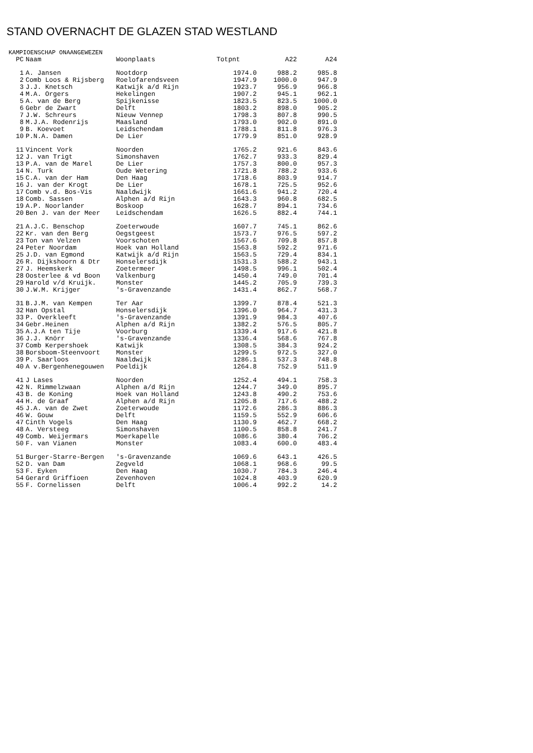STAND OVERNACHT DE GLAZEN STAD WESTLAND
KAMPIOENSCHAP ONAANGEWEZEN
| PC | Naam | Woonplaats | Totpnt | A22 | A24 |
| --- | --- | --- | --- | --- | --- |
| 1 | A. Jansen | Nootdorp | 1974.0 | 988.2 | 985.8 |
| 2 | Comb Loos & Rijsberg | Roelofarendsveen | 1947.9 | 1000.0 | 947.9 |
| 3 | J.J. Knetsch | Katwijk a/d Rijn | 1923.7 | 956.9 | 966.8 |
| 4 | M.A. Orgers | Hekelingen | 1907.2 | 945.1 | 962.1 |
| 5 | A. van de Berg | Spijkenisse | 1823.5 | 823.5 | 1000.0 |
| 6 | Gebr de Zwart | Delft | 1803.2 | 898.0 | 905.2 |
| 7 | J.W. Schreurs | Nieuw Vennep | 1798.3 | 807.8 | 990.5 |
| 8 | M.J.A. Rodenrijs | Maasland | 1793.0 | 902.0 | 891.0 |
| 9 | B. Koevoet | Leidschendam | 1788.1 | 811.8 | 976.3 |
| 10 | P.N.A. Damen | De Lier | 1779.9 | 851.0 | 928.9 |
| 11 | Vincent Vork | Noorden | 1765.2 | 921.6 | 843.6 |
| 12 | J. van Trigt | Simonshaven | 1762.7 | 933.3 | 829.4 |
| 13 | P.A. van de Marel | De Lier | 1757.3 | 800.0 | 957.3 |
| 14 | N. Turk | Oude Wetering | 1721.8 | 788.2 | 933.6 |
| 15 | C.A. van der Ham | Den Haag | 1718.6 | 803.9 | 914.7 |
| 16 | J. van der Krogt | De Lier | 1678.1 | 725.5 | 952.6 |
| 17 | Comb v.d. Bos-Vis | Naaldwijk | 1661.6 | 941.2 | 720.4 |
| 18 | Comb. Sassen | Alphen a/d Rijn | 1643.3 | 960.8 | 682.5 |
| 19 | A.P. Noorlander | Boskoop | 1628.7 | 894.1 | 734.6 |
| 20 | Ben J. van der Meer | Leidschendam | 1626.5 | 882.4 | 744.1 |
| 21 | A.J.C. Benschop | Zoeterwoude | 1607.7 | 745.1 | 862.6 |
| 22 | Kr. van den Berg | Oegstgeest | 1573.7 | 976.5 | 597.2 |
| 23 | Ton van Velzen | Voorschoten | 1567.6 | 709.8 | 857.8 |
| 24 | Peter Noordam | Hoek van Holland | 1563.8 | 592.2 | 971.6 |
| 25 | J.D. van Egmond | Katwijk a/d Rijn | 1563.5 | 729.4 | 834.1 |
| 26 | R. Dijkshoorn & Dtr | Honselersdijk | 1531.3 | 588.2 | 943.1 |
| 27 | J. Heemskerk | Zoetermeer | 1498.5 | 996.1 | 502.4 |
| 28 | Oosterlee & vd Boon | Valkenburg | 1450.4 | 749.0 | 701.4 |
| 29 | Harold v/d Kruijk. | Monster | 1445.2 | 705.9 | 739.3 |
| 30 | J.W.M. Krijger | 's-Gravenzande | 1431.4 | 862.7 | 568.7 |
| 31 | B.J.M. van Kempen | Ter Aar | 1399.7 | 878.4 | 521.3 |
| 32 | Han Opstal | Honselersdijk | 1396.0 | 964.7 | 431.3 |
| 33 | P. Overkleeft | 's-Gravenzande | 1391.9 | 984.3 | 407.6 |
| 34 | Gebr.Heinen | Alphen a/d Rijn | 1382.2 | 576.5 | 805.7 |
| 35 | A.J.A ten Tije | Voorburg | 1339.4 | 917.6 | 421.8 |
| 36 | J.J. Knörr | 's-Gravenzande | 1336.4 | 568.6 | 767.8 |
| 37 | Comb Kerpershoek | Katwijk | 1308.5 | 384.3 | 924.2 |
| 38 | Borsboom-Steenvoort | Monster | 1299.5 | 972.5 | 327.0 |
| 39 | P. Saarloos | Naaldwijk | 1286.1 | 537.3 | 748.8 |
| 40 | A v.Bergenhenegouwen | Poeldijk | 1264.8 | 752.9 | 511.9 |
| 41 | J Lases | Noorden | 1252.4 | 494.1 | 758.3 |
| 42 | N. Rimmelzwaan | Alphen a/d Rijn | 1244.7 | 349.0 | 895.7 |
| 43 | B. de Koning | Hoek van Holland | 1243.8 | 490.2 | 753.6 |
| 44 | H. de Graaf | Alphen a/d Rijn | 1205.8 | 717.6 | 488.2 |
| 45 | J.A. van de Zwet | Zoeterwoude | 1172.6 | 286.3 | 886.3 |
| 46 | W. Gouw | Delft | 1159.5 | 552.9 | 606.6 |
| 47 | Cinth Vogels | Den Haag | 1130.9 | 462.7 | 668.2 |
| 48 | A. Versteeg | Simonshaven | 1100.5 | 858.8 | 241.7 |
| 49 | Comb. Weijermars | Moerkapelle | 1086.6 | 380.4 | 706.2 |
| 50 | F. van Vianen | Monster | 1083.4 | 600.0 | 483.4 |
| 51 | Burger-Starre-Bergen | 's-Gravenzande | 1069.6 | 643.1 | 426.5 |
| 52 | D. van Dam | Zegveld | 1068.1 | 968.6 | 99.5 |
| 53 | F. Eyken | Den Haag | 1030.7 | 784.3 | 246.4 |
| 54 | Gerard Griffioen | Zevenhoven | 1024.8 | 403.9 | 620.9 |
| 55 | F. Cornelissen | Delft | 1006.4 | 992.2 | 14.2 |